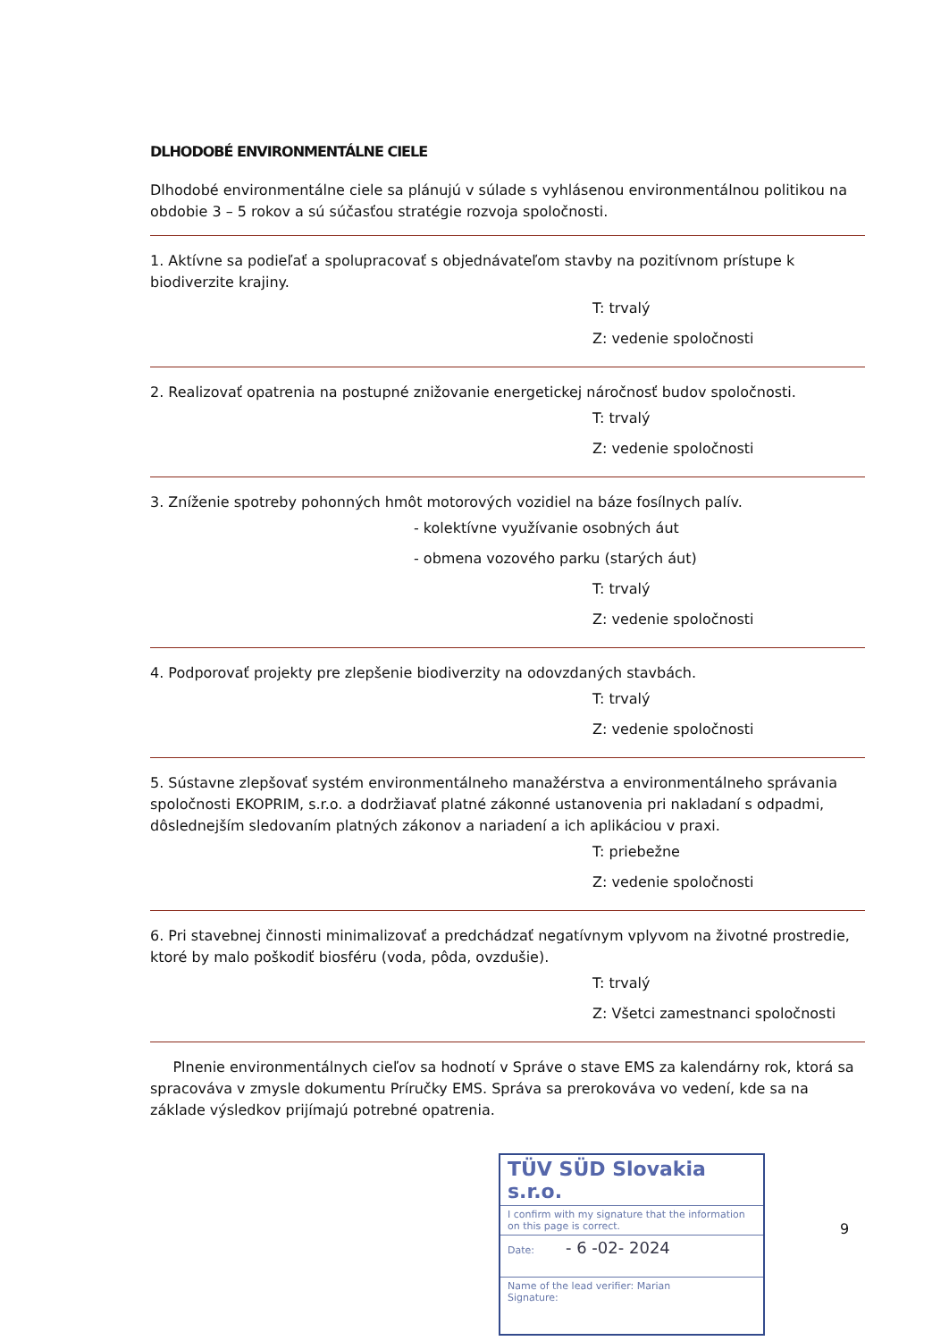DLHODOBÉ ENVIRONMENTÁLNE CIELE
Dlhodobé environmentálne ciele sa plánujú v súlade s vyhlásenou environmentálnou politikou na obdobie 3 – 5 rokov a sú súčasťou stratégie rozvoja spoločnosti.
1. Aktívne sa podieľať a spolupracovať s objednávateľom stavby na pozitívnom prístupe k biodiverzite krajiny.
T: trvalý
Z: vedenie spoločnosti
2. Realizovať opatrenia na postupné znižovanie energetickej náročnosť budov spoločnosti.
T: trvalý
Z: vedenie spoločnosti
3. Zníženie spotreby pohonných hmôt motorových vozidiel na báze fosílnych palív.
- kolektívne využívanie osobných áut
- obmena vozového parku (starých áut)
T: trvalý
Z: vedenie spoločnosti
4. Podporovať projekty pre zlepšenie biodiverzity na odovzdaných stavbách.
T: trvalý
Z: vedenie spoločnosti
5. Sústavne zlepšovať systém environmentálneho manažérstva a environmentálneho správania spoločnosti EKOPRIM, s.r.o. a dodržiavať platné zákonné ustanovenia pri nakladaní s odpadmi, dôslednejším sledovaním platných zákonov a nariadení a ich aplikáciou v praxi.
T: priebežne
Z: vedenie spoločnosti
6. Pri stavebnej činnosti minimalizovať a predchádzať negatívnym vplyvom na životné prostredie, ktoré by malo poškodiť biosféru (voda, pôda, ovzdušie).
T: trvalý
Z: Všetci zamestnanci spoločnosti
Plnenie environmentálnych cieľov sa hodnotí v Správe o stave EMS za kalendárny rok, ktorá sa spracováva v zmysle dokumentu Príručky EMS. Správa sa prerokováva vo vedení, kde sa na základe výsledkov prijímajú potrebné opatrenia.
TÜV SÜD Slovakia s.r.o.
I confirm with my signature that the information on this page is correct.
Date: - 6 -02- 2024
Name of the lead verifier: Marian
Signature:
9